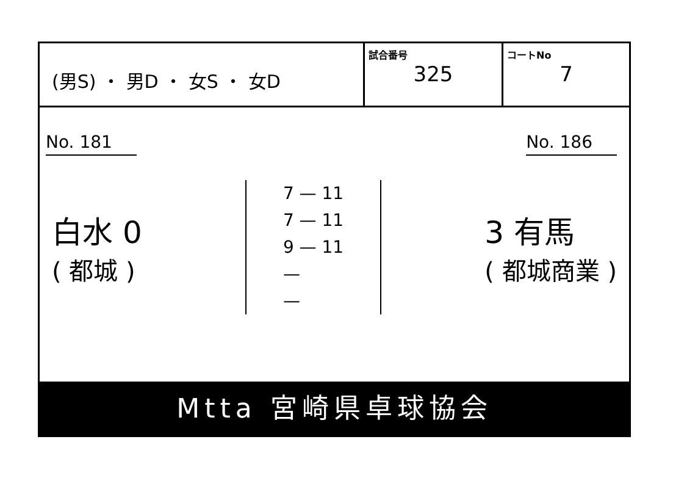(男S) ・ 男D ・ 女S ・ 女D
試合番号
325
コートNo
7
No. 181 No. 186
白水 0
( 都城 )
7 — 11
7 — 11
9 — 11
—
—
3 有馬
( 都城商業 )
Mtta 宮崎県卓球協会